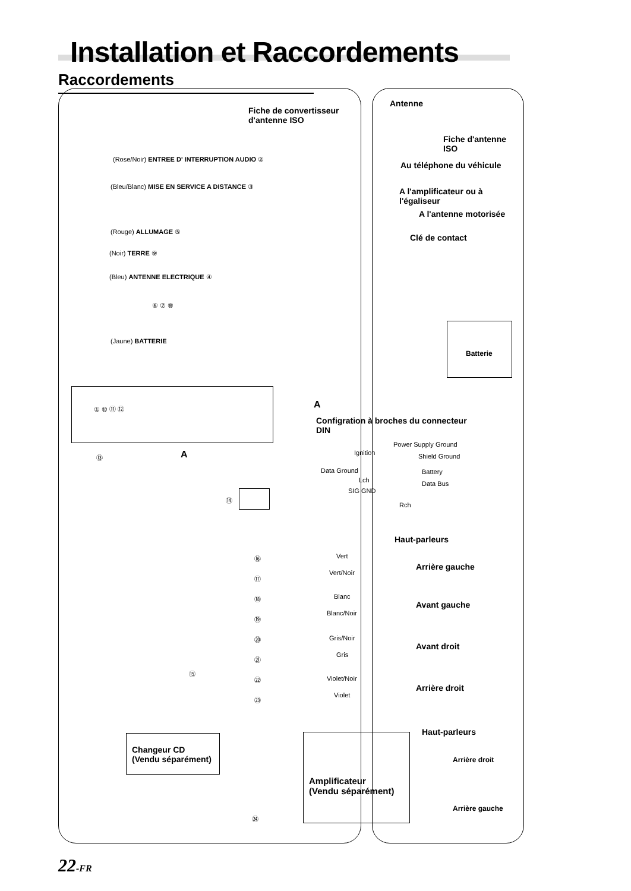Installation et Raccordements
Raccordements
Fiche de convertisseur
d'antenne ISO
Antenne
Fiche d'antenne
ISO
Au téléphone du véhicule
A l'amplificateur ou à
l'égaliseur
A l'antenne motorisée
Clé de contact
(Rose/Noir) ENTREE D' INTERRUPTION AUDIO ②
(Bleu/Blanc) MISE EN SERVICE A DISTANCE ③
(Rouge) ALLUMAGE ⑤
(Noir) TERRE ⑨
(Bleu) ANTENNE ELECTRIQUE ④
⑥ ⑦ ⑧
(Jaune) BATTERIE
Batterie
① ⑩ ⑪ ⑫ A
Configration à broches du connecteur
DIN
Power Supply Ground
Ignition Shield Ground
Data Ground Battery
Lch Data Bus
SIG GND
Rch
A
⑬
⑭
Haut-parleurs
Vert
Arrière gauche
Vert/Noir
Blanc
Avant gauche
Blanc/Noir
Gris/Noir
Avant droit
Gris
Violet/Noir
Arrière droit
Violet
⑯
⑰
⑱
⑲
⑳
㉑
㉒
㉓
⑮
Changeur CD
(Vendu séparément)
Haut-parleurs
Amplificateur
(Vendu séparément)
Arrière droit
Arrière gauche
㉔
22-FR